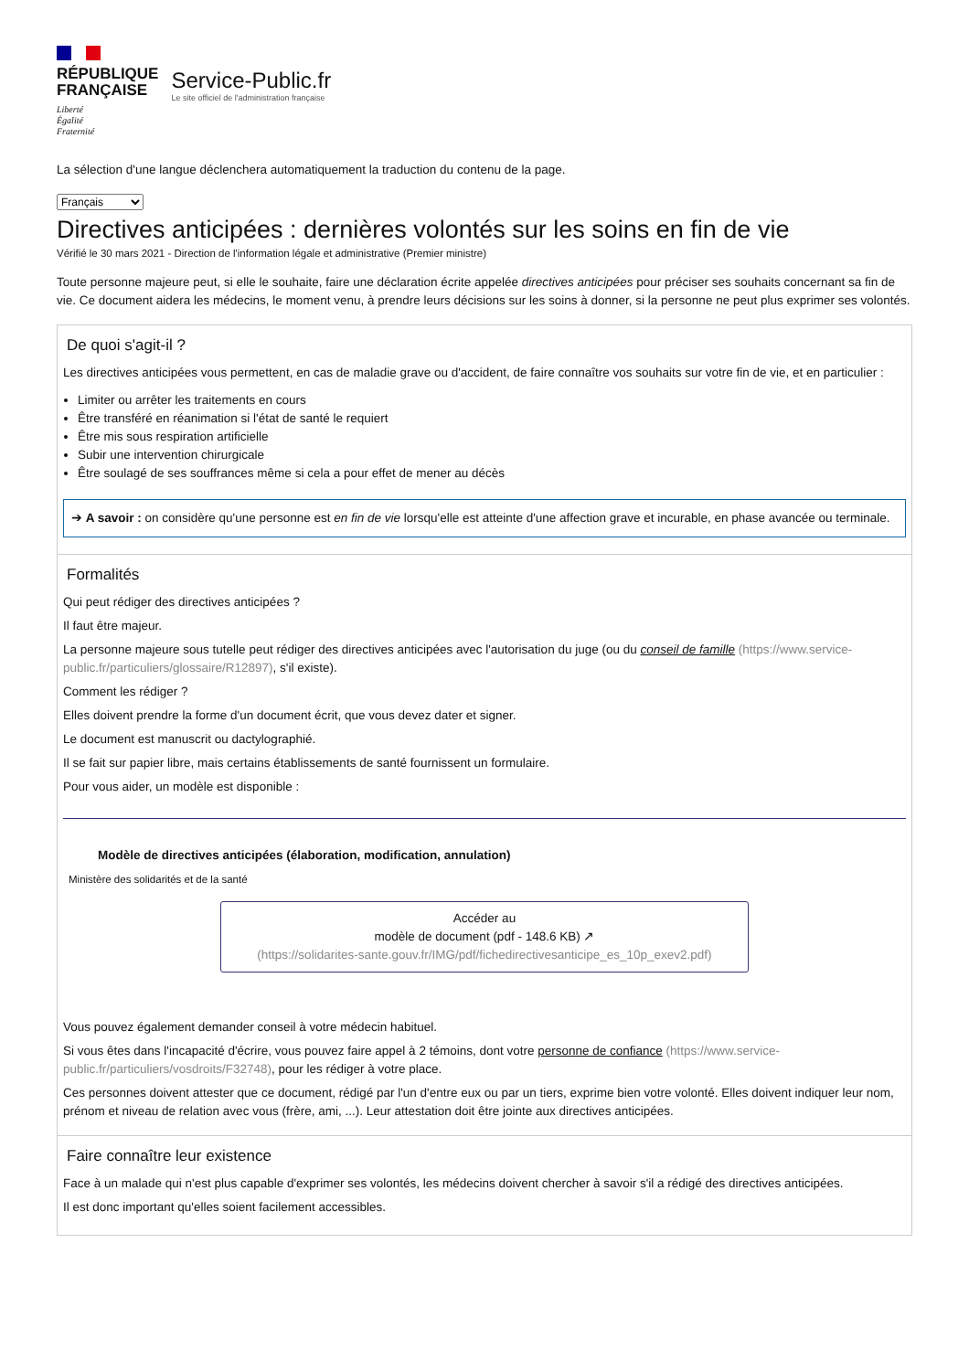RÉPUBLIQUE
FRANÇAISE
Liberté
Égalité
Fraternité
Service-Public.fr
Le site officiel de l'administration française
La sélection d'une langue déclenchera automatiquement la traduction du contenu de la page.
Français
Directives anticipées : dernières volontés sur les soins en fin de vie
Vérifié le 30 mars 2021 - Direction de l'information légale et administrative (Premier ministre)
Toute personne majeure peut, si elle le souhaite, faire une déclaration écrite appelée directives anticipées pour préciser ses souhaits concernant sa fin de vie. Ce document aidera les médecins, le moment venu, à prendre leurs décisions sur les soins à donner, si la personne ne peut plus exprimer ses volontés.
De quoi s'agit-il ?
Les directives anticipées vous permettent, en cas de maladie grave ou d'accident, de faire connaître vos souhaits sur votre fin de vie, et en particulier :
Limiter ou arrêter les traitements en cours
Être transféré en réanimation si l'état de santé le requiert
Être mis sous respiration artificielle
Subir une intervention chirurgicale
Être soulagé de ses souffrances même si cela a pour effet de mener au décès
➔ A savoir : on considère qu'une personne est en fin de vie lorsqu'elle est atteinte d'une affection grave et incurable, en phase avancée ou terminale.
Formalités
Qui peut rédiger des directives anticipées ?
Il faut être majeur.
La personne majeure sous tutelle peut rédiger des directives anticipées avec l'autorisation du juge (ou du conseil de famille (https://www.service-public.fr/particuliers/glossaire/R12897), s'il existe).
Comment les rédiger ?
Elles doivent prendre la forme d'un document écrit, que vous devez dater et signer.
Le document est manuscrit ou dactylographié.
Il se fait sur papier libre, mais certains établissements de santé fournissent un formulaire.
Pour vous aider, un modèle est disponible :
Modèle de directives anticipées (élaboration, modification, annulation)
Ministère des solidarités et de la santé
Accéder au
modèle de document (pdf - 148.6 KB) ↗
(https://solidarites-sante.gouv.fr/IMG/pdf/fichedirectivesanticipe_es_10p_exev2.pdf)
Vous pouvez également demander conseil à votre médecin habituel.
Si vous êtes dans l'incapacité d'écrire, vous pouvez faire appel à 2 témoins, dont votre personne de confiance (https://www.service-public.fr/particuliers/vosdroits/F32748), pour les rédiger à votre place.
Ces personnes doivent attester que ce document, rédigé par l'un d'entre eux ou par un tiers, exprime bien votre volonté. Elles doivent indiquer leur nom, prénom et niveau de relation avec vous (frère, ami, ...). Leur attestation doit être jointe aux directives anticipées.
Faire connaître leur existence
Face à un malade qui n'est plus capable d'exprimer ses volontés, les médecins doivent chercher à savoir s'il a rédigé des directives anticipées.
Il est donc important qu'elles soient facilement accessibles.